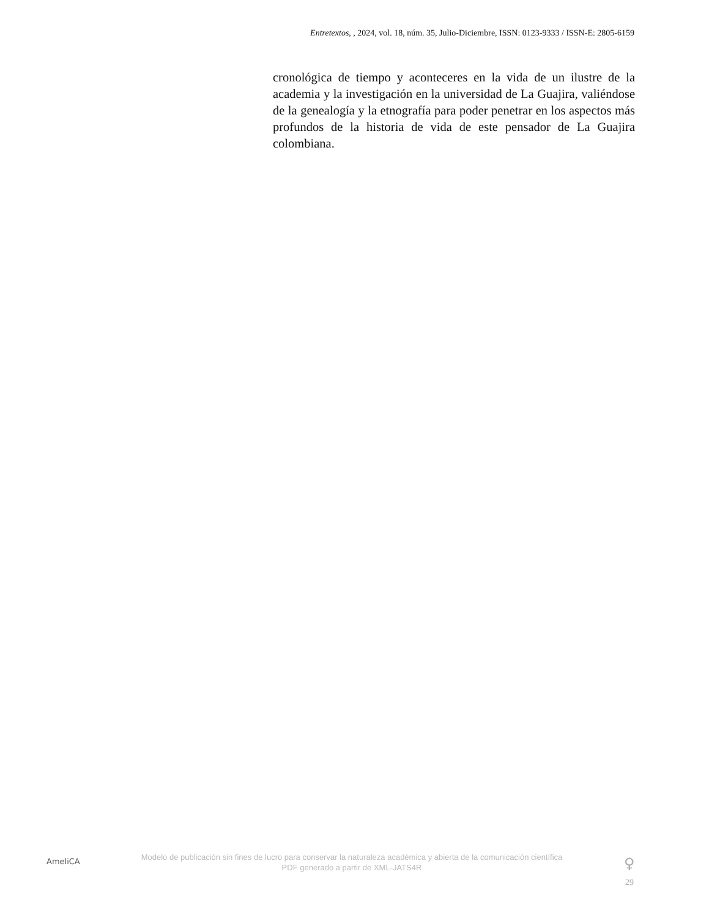Entretextos, , 2024, vol. 18, núm. 35, Julio-Diciembre, ISSN: 0123-9333 / ISSN-E: 2805-6159
cronológica de tiempo y aconteceres en la vida de un ilustre de la academia y la investigación en la universidad de La Guajira, valiéndose de la genealogía y la etnografía para poder penetrar en los aspectos más profundos de la historia de vida de este pensador de La Guajira colombiana.
AmeliCA
Modelo de publicación sin fines de lucro para conservar la naturaleza académica y abierta de la comunicación científica
PDF generado a partir de XML-JATS4R
♀
29